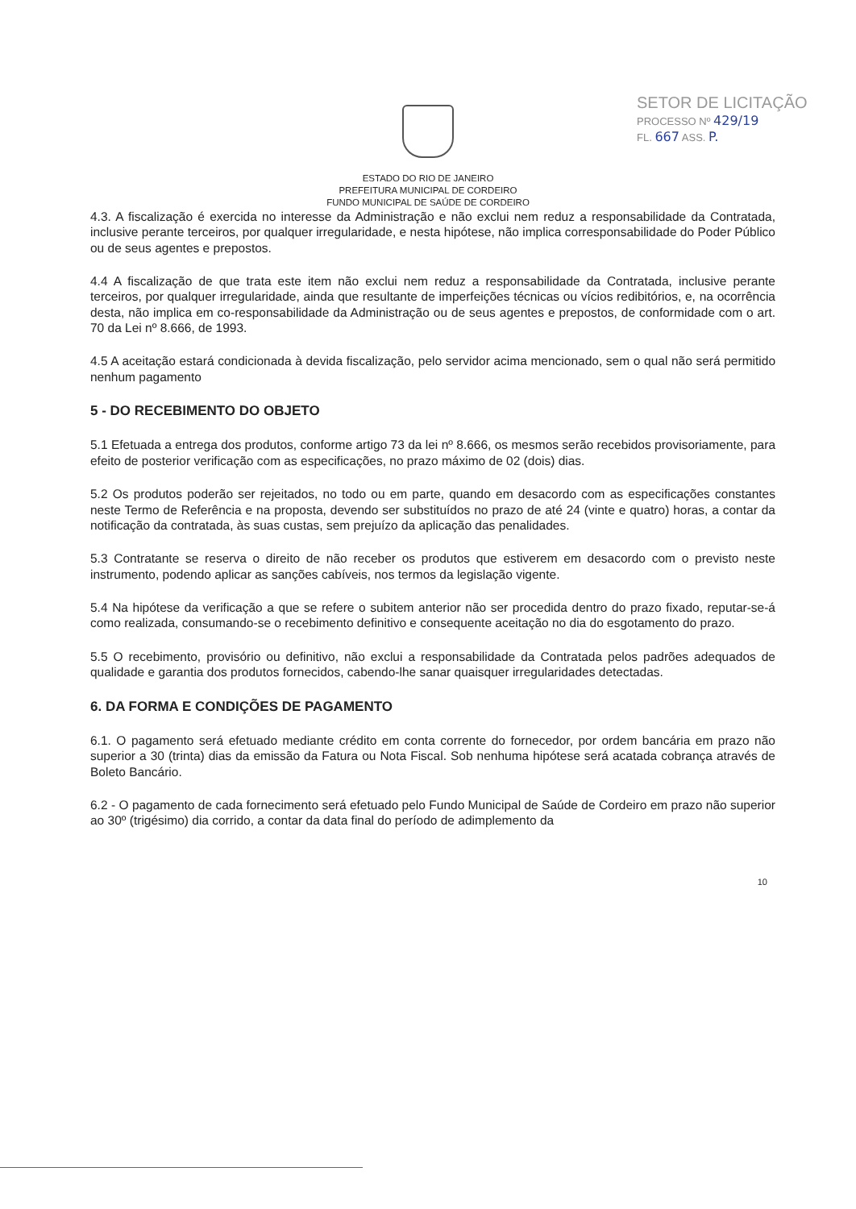SETOR DE LICITAÇÃO
PROCESSO Nº 429/19
FL. 667 ASS. P.
ESTADO DO RIO DE JANEIRO
PREFEITURA MUNICIPAL DE CORDEIRO
FUNDO MUNICIPAL DE SAÚDE DE CORDEIRO
4.3. A fiscalização é exercida no interesse da Administração e não exclui nem reduz a responsabilidade da Contratada, inclusive perante terceiros, por qualquer irregularidade, e nesta hipótese, não implica corresponsabilidade do Poder Público ou de seus agentes e prepostos.
4.4 A fiscalização de que trata este item não exclui nem reduz a responsabilidade da Contratada, inclusive perante terceiros, por qualquer irregularidade, ainda que resultante de imperfeições técnicas ou vícios redibitórios, e, na ocorrência desta, não implica em co-responsabilidade da Administração ou de seus agentes e prepostos, de conformidade com o art. 70 da Lei nº 8.666, de 1993.
4.5 A aceitação estará condicionada à devida fiscalização, pelo servidor acima mencionado, sem o qual não será permitido nenhum pagamento
5 - DO RECEBIMENTO DO OBJETO
5.1 Efetuada a entrega dos produtos, conforme artigo 73 da lei nº 8.666, os mesmos serão recebidos provisoriamente, para efeito de posterior verificação com as especificações, no prazo máximo de 02 (dois) dias.
5.2 Os produtos poderão ser rejeitados, no todo ou em parte, quando em desacordo com as especificações constantes neste Termo de Referência e na proposta, devendo ser substituídos no prazo de até 24 (vinte e quatro) horas, a contar da notificação da contratada, às suas custas, sem prejuízo da aplicação das penalidades.
5.3 Contratante se reserva o direito de não receber os produtos que estiverem em desacordo com o previsto neste instrumento, podendo aplicar as sanções cabíveis, nos termos da legislação vigente.
5.4 Na hipótese da verificação a que se refere o subitem anterior não ser procedida dentro do prazo fixado, reputar-se-á como realizada, consumando-se o recebimento definitivo e consequente aceitação no dia do esgotamento do prazo.
5.5 O recebimento, provisório ou definitivo, não exclui a responsabilidade da Contratada pelos padrões adequados de qualidade e garantia dos produtos fornecidos, cabendo-lhe sanar quaisquer irregularidades detectadas.
6. DA FORMA E CONDIÇÕES DE PAGAMENTO
6.1. O pagamento será efetuado mediante crédito em conta corrente do fornecedor, por ordem bancária em prazo não superior a 30 (trinta) dias da emissão da Fatura ou Nota Fiscal. Sob nenhuma hipótese será acatada cobrança através de Boleto Bancário.
6.2 - O pagamento de cada fornecimento será efetuado pelo Fundo Municipal de Saúde de Cordeiro em prazo não superior ao 30º (trigésimo) dia corrido, a contar da data final do período de adimplemento da
10